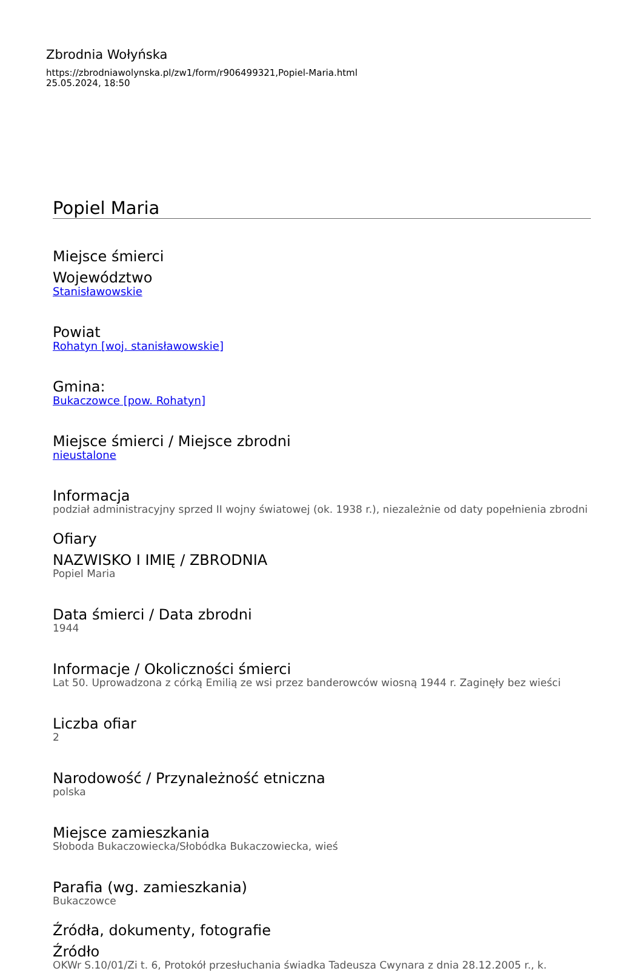Zbrodnia Wołyńska
https://zbrodniawolynska.pl/zw1/form/r906499321,Popiel-Maria.html
25.05.2024, 18:50
Popiel Maria
Miejsce śmierci
Województwo
Stanisławowskie
Powiat
Rohatyn [woj. stanisławowskie]
Gmina:
Bukaczowce [pow. Rohatyn]
Miejsce śmierci / Miejsce zbrodni
nieustalone
Informacja
podział administracyjny sprzed II wojny światowej (ok. 1938 r.), niezależnie od daty popełnienia zbrodni
Ofiary
NAZWISKO I IMIĘ / ZBRODNIA
Popiel Maria
Data śmierci / Data zbrodni
1944
Informacje / Okoliczności śmierci
Lat 50. Uprowadzona z córką Emilią ze wsi przez banderowców wiosną 1944 r. Zaginęły bez wieści
Liczba ofiar
2
Narodowość / Przynależność etniczna
polska
Miejsce zamieszkania
Słoboda Bukaczowiecka/Słobódka Bukaczowiecka, wieś
Parafia (wg. zamieszkania)
Bukaczowce
Źródła, dokumenty, fotografie
Źródło
OKWr S.10/01/Zi t. 6, Protokół przesłuchania świadka Tadeusza Cwynara z dnia 28.12.2005 r., k.